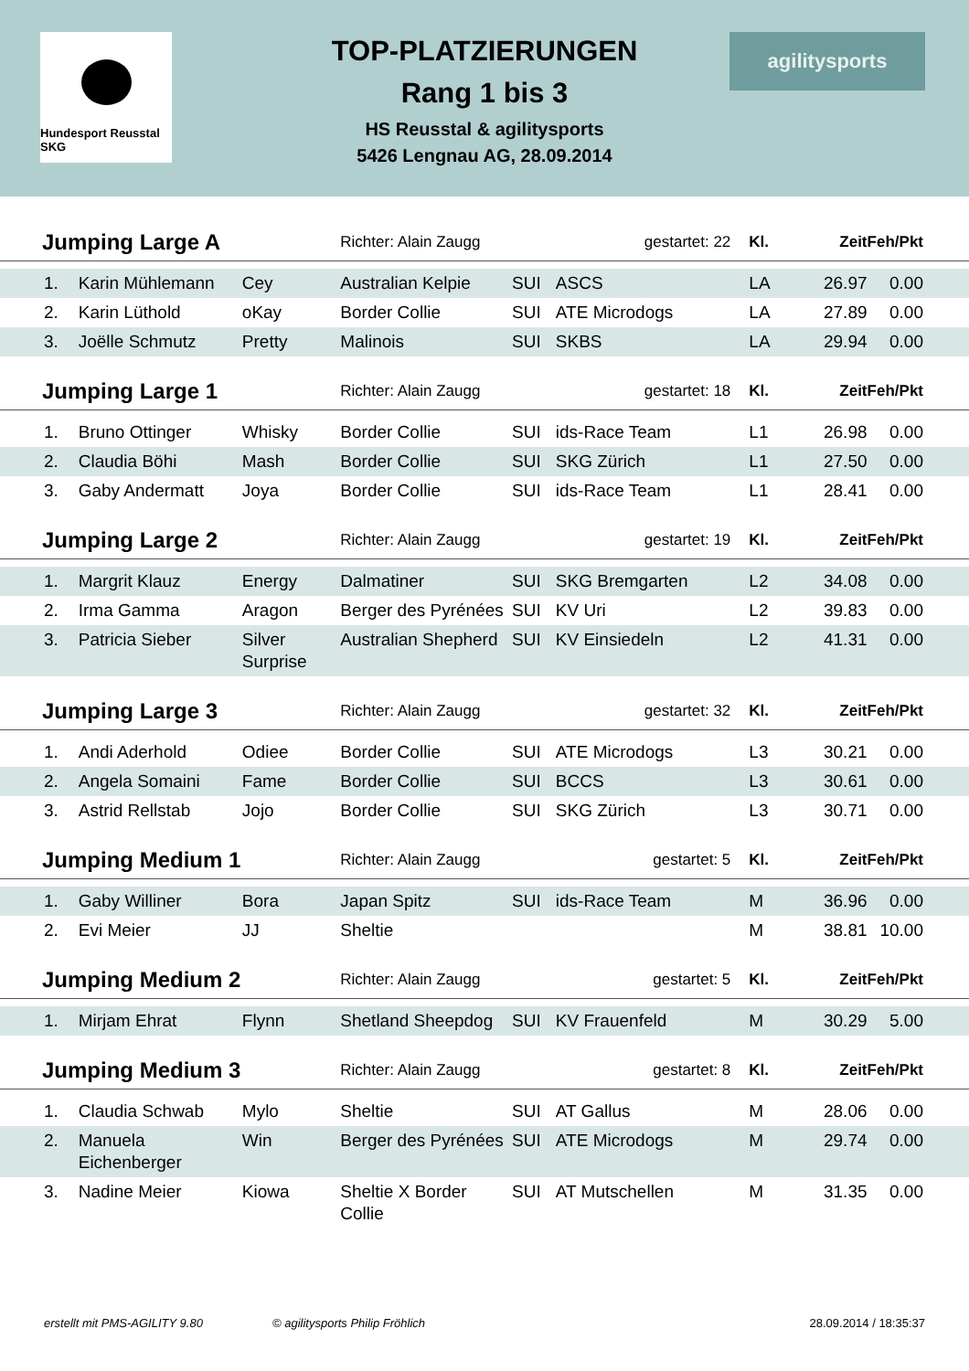Hundesport Reusstal SKG
TOP-PLATZIERUNGEN
Rang 1 bis 3
HS Reusstal & agilitysports
5426 Lengnau AG, 28.09.2014
agilitysports
| Jumping Large A | | | Richter: Alain Zaugg | | gestartet: 22 | Kl. | Zeit | Feh/Pkt |
| --- | --- | --- | --- | --- | --- | --- | --- | --- |
| 1. | Karin Mühlemann | Cey | Australian Kelpie | SUI | ASCS | LA | 26.97 | 0.00 |
| 2. | Karin Lüthold | oKay | Border Collie | SUI | ATE Microdogs | LA | 27.89 | 0.00 |
| 3. | Joëlle Schmutz | Pretty | Malinois | SUI | SKBS | LA | 29.94 | 0.00 |
| Jumping Large 1 | | | Richter: Alain Zaugg | | gestartet: 18 | Kl. | Zeit | Feh/Pkt |
| 1. | Bruno Ottinger | Whisky | Border Collie | SUI | ids-Race Team | L1 | 26.98 | 0.00 |
| 2. | Claudia Böhi | Mash | Border Collie | SUI | SKG Zürich | L1 | 27.50 | 0.00 |
| 3. | Gaby Andermatt | Joya | Border Collie | SUI | ids-Race Team | L1 | 28.41 | 0.00 |
| Jumping Large 2 | | | Richter: Alain Zaugg | | gestartet: 19 | Kl. | Zeit | Feh/Pkt |
| 1. | Margrit Klauz | Energy | Dalmatiner | SUI | SKG Bremgarten | L2 | 34.08 | 0.00 |
| 2. | Irma Gamma | Aragon | Berger des Pyrénées | SUI | KV Uri | L2 | 39.83 | 0.00 |
| 3. | Patricia Sieber | Silver Surprise | Australian Shepherd | SUI | KV Einsiedeln | L2 | 41.31 | 0.00 |
| Jumping Large 3 | | | Richter: Alain Zaugg | | gestartet: 32 | Kl. | Zeit | Feh/Pkt |
| 1. | Andi Aderhold | Odiee | Border Collie | SUI | ATE Microdogs | L3 | 30.21 | 0.00 |
| 2. | Angela Somaini | Fame | Border Collie | SUI | BCCS | L3 | 30.61 | 0.00 |
| 3. | Astrid Rellstab | Jojo | Border Collie | SUI | SKG Zürich | L3 | 30.71 | 0.00 |
| Jumping Medium 1 | | | Richter: Alain Zaugg | | gestartet: 5 | Kl. | Zeit | Feh/Pkt |
| 1. | Gaby Williner | Bora | Japan Spitz | SUI | ids-Race Team | M | 36.96 | 0.00 |
| 2. | Evi Meier | JJ | Sheltie | | | M | 38.81 | 10.00 |
| Jumping Medium 2 | | | Richter: Alain Zaugg | | gestartet: 5 | Kl. | Zeit | Feh/Pkt |
| 1. | Mirjam Ehrat | Flynn | Shetland Sheepdog | SUI | KV Frauenfeld | M | 30.29 | 5.00 |
| Jumping Medium 3 | | | Richter: Alain Zaugg | | gestartet: 8 | Kl. | Zeit | Feh/Pkt |
| 1. | Claudia Schwab | Mylo | Sheltie | SUI | AT Gallus | M | 28.06 | 0.00 |
| 2. | Manuela Eichenberger | Win | Berger des Pyrénées | SUI | ATE Microdogs | M | 29.74 | 0.00 |
| 3. | Nadine Meier | Kiowa | Sheltie X Border Collie | SUI | AT Mutschellen | M | 31.35 | 0.00 |
erstellt mit PMS-AGILITY 9.80 © agilitysports Philip Fröhlich 28.09.2014 / 18:35:37